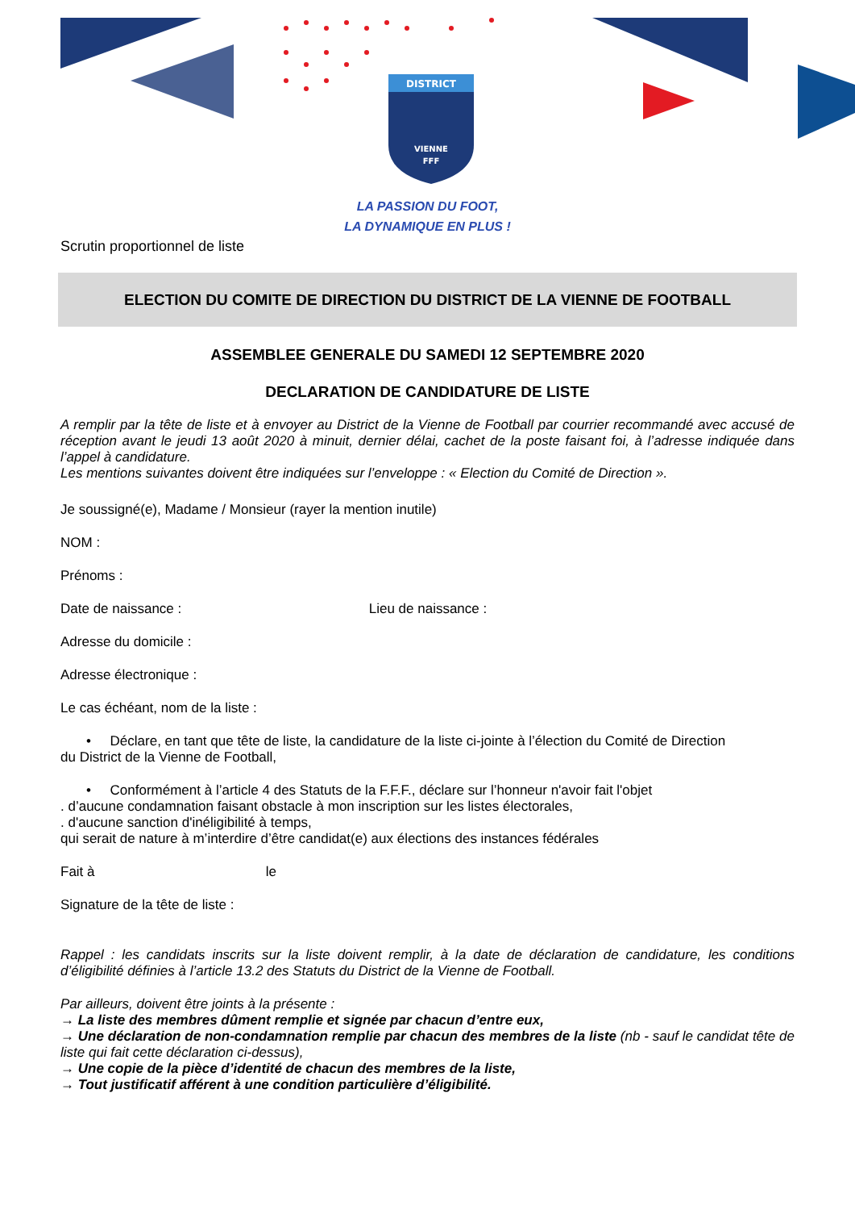DISTRICT
VIENNE
FFF
LA PASSION DU FOOT,
LA DYNAMIQUE EN PLUS !
Scrutin proportionnel de liste
ELECTION DU COMITE DE DIRECTION DU DISTRICT DE LA VIENNE DE FOOTBALL
ASSEMBLEE GENERALE DU SAMEDI 12 SEPTEMBRE 2020
DECLARATION DE CANDIDATURE DE LISTE
A remplir par la tête de liste et à envoyer au District de la Vienne de Football par courrier recommandé avec accusé de réception avant le jeudi 13 août 2020 à minuit, dernier délai, cachet de la poste faisant foi, à l’adresse indiquée dans l’appel à candidature.
Les mentions suivantes doivent être indiquées sur l’enveloppe : « Election du Comité de Direction ».
Je soussigné(e), Madame / Monsieur (rayer la mention inutile)
NOM :
Prénoms :
Date de naissance : Lieu de naissance :
Adresse du domicile :
Adresse électronique :
Le cas échéant, nom de la liste :
• Déclare, en tant que tête de liste, la candidature de la liste ci-jointe à l’élection du Comité de Direction
du District de la Vienne de Football,
• Conformément à l’article 4 des Statuts de la F.F.F., déclare sur l’honneur n'avoir fait l'objet
. d’aucune condamnation faisant obstacle à mon inscription sur les listes électorales,
. d'aucune sanction d'inéligibilité à temps,
qui serait de nature à m’interdire d’être candidat(e) aux élections des instances fédérales
Fait à le
Signature de la tête de liste :
Rappel : les candidats inscrits sur la liste doivent remplir, à la date de déclaration de candidature, les conditions d’éligibilité définies à l’article 13.2 des Statuts du District de la Vienne de Football.
Par ailleurs, doivent être joints à la présente :
→ La liste des membres dûment remplie et signée par chacun d’entre eux,
→ Une déclaration de non-condamnation remplie par chacun des membres de la liste (nb - sauf le candidat tête de liste qui fait cette déclaration ci-dessus),
→ Une copie de la pièce d’identité de chacun des membres de la liste,
→ Tout justificatif afférent à une condition particulière d’éligibilité.